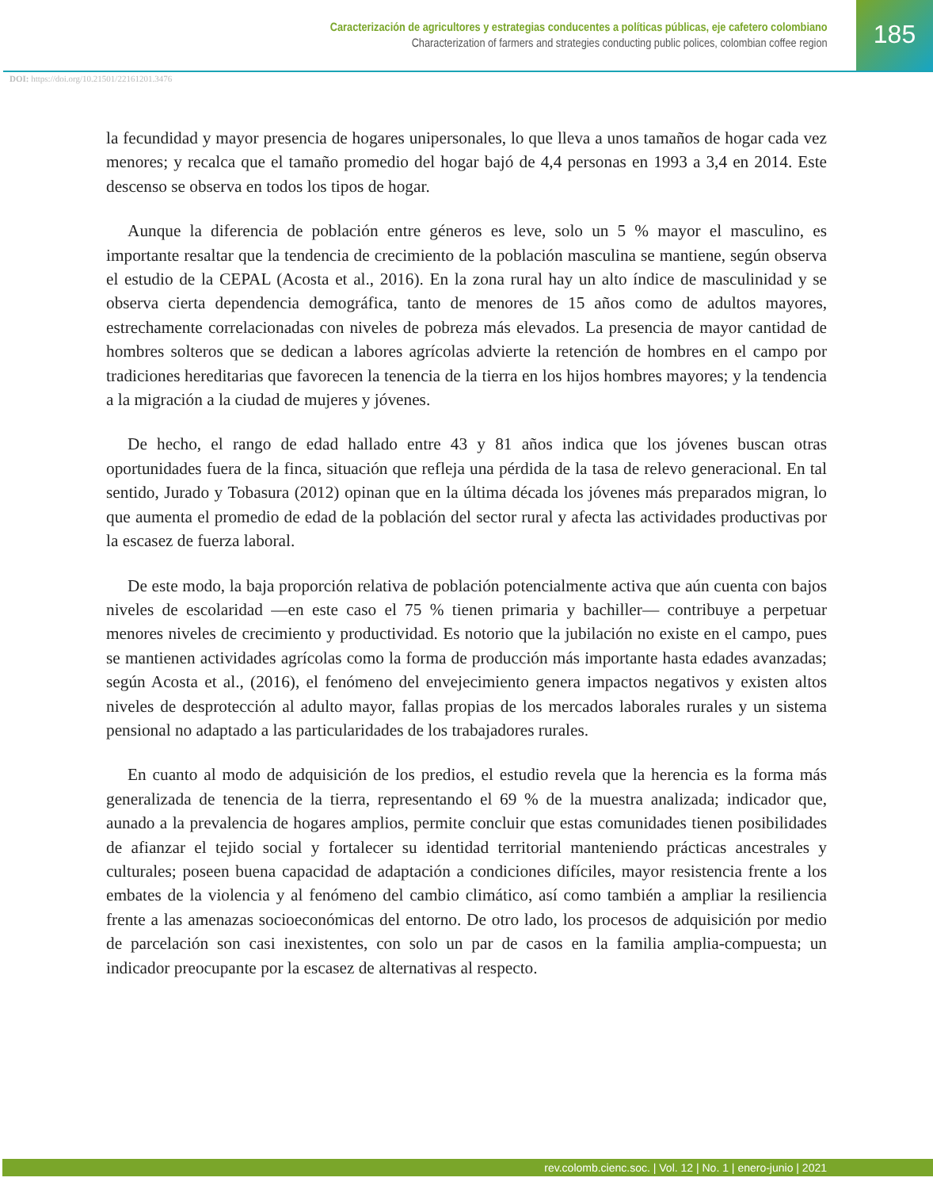Caracterización de agricultores y estrategias conducentes a políticas públicas, eje cafetero colombiano
Characterization of farmers and strategies conducting public polices, colombian coffee region
185
DOI: https://doi.org/10.21501/22161201.3476
la fecundidad y mayor presencia de hogares unipersonales, lo que lleva a unos tamaños de hogar cada vez menores; y recalca que el tamaño promedio del hogar bajó de 4,4 personas en 1993 a 3,4 en 2014. Este descenso se observa en todos los tipos de hogar.
Aunque la diferencia de población entre géneros es leve, solo un 5 % mayor el masculino, es importante resaltar que la tendencia de crecimiento de la población masculina se mantiene, según observa el estudio de la CEPAL (Acosta et al., 2016). En la zona rural hay un alto índice de masculinidad y se observa cierta dependencia demográfica, tanto de menores de 15 años como de adultos mayores, estrechamente correlacionadas con niveles de pobreza más elevados. La presencia de mayor cantidad de hombres solteros que se dedican a labores agrícolas advierte la retención de hombres en el campo por tradiciones hereditarias que favorecen la tenencia de la tierra en los hijos hombres mayores; y la tendencia a la migración a la ciudad de mujeres y jóvenes.
De hecho, el rango de edad hallado entre 43 y 81 años indica que los jóvenes buscan otras oportunidades fuera de la finca, situación que refleja una pérdida de la tasa de relevo generacional. En tal sentido, Jurado y Tobasura (2012) opinan que en la última década los jóvenes más preparados migran, lo que aumenta el promedio de edad de la población del sector rural y afecta las actividades productivas por la escasez de fuerza laboral.
De este modo, la baja proporción relativa de población potencialmente activa que aún cuenta con bajos niveles de escolaridad —en este caso el 75 % tienen primaria y bachiller— contribuye a perpetuar menores niveles de crecimiento y productividad. Es notorio que la jubilación no existe en el campo, pues se mantienen actividades agrícolas como la forma de producción más importante hasta edades avanzadas; según Acosta et al., (2016), el fenómeno del envejecimiento genera impactos negativos y existen altos niveles de desprotección al adulto mayor, fallas propias de los mercados laborales rurales y un sistema pensional no adaptado a las particularidades de los trabajadores rurales.
En cuanto al modo de adquisición de los predios, el estudio revela que la herencia es la forma más generalizada de tenencia de la tierra, representando el 69 % de la muestra analizada; indicador que, aunado a la prevalencia de hogares amplios, permite concluir que estas comunidades tienen posibilidades de afianzar el tejido social y fortalecer su identidad territorial manteniendo prácticas ancestrales y culturales; poseen buena capacidad de adaptación a condiciones difíciles, mayor resistencia frente a los embates de la violencia y al fenómeno del cambio climático, así como también a ampliar la resiliencia frente a las amenazas socioeconómicas del entorno. De otro lado, los procesos de adquisición por medio de parcelación son casi inexistentes, con solo un par de casos en la familia amplia-compuesta; un indicador preocupante por la escasez de alternativas al respecto.
rev.colomb.cienc.soc. | Vol. 12 | No. 1 | enero-junio | 2021